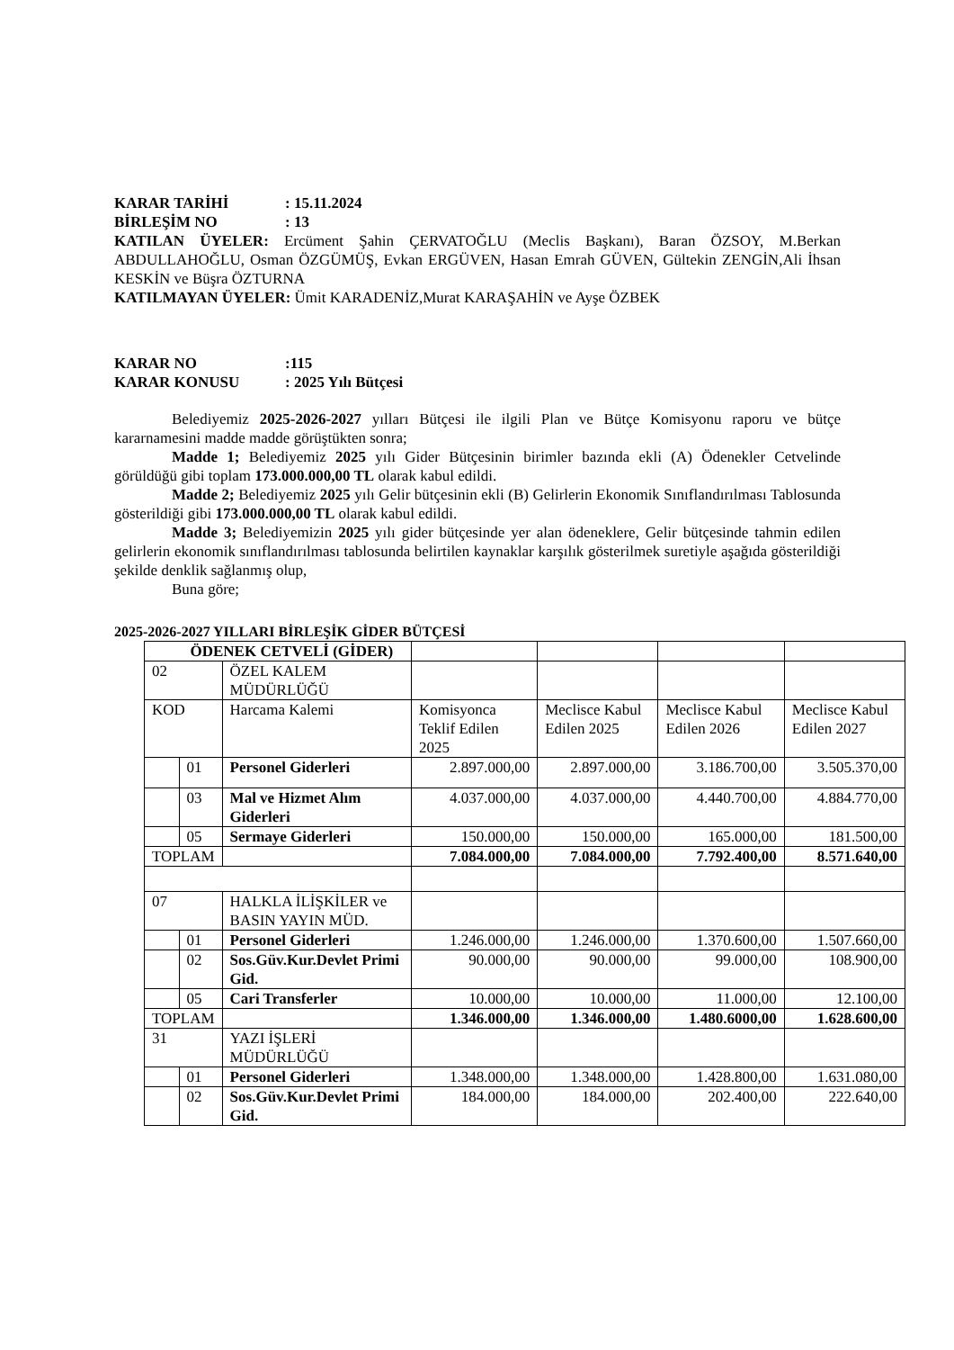KARAR TARİHİ: 15.11.2024
BİRLEŞİM NO: 13
KATILAN ÜYELER: Ercüment Şahin ÇERVATOĞLU (Meclis Başkanı), Baran ÖZSOY, M.Berkan ABDULLAHOĞLU, Osman ÖZGÜMÜŞ, Evkan ERGÜVEN, Hasan Emrah GÜVEN, Gültekin ZENGİN,Ali İhsan KESKİN ve Büşra ÖZTURNA
KATILMAYAN ÜYELER: Ümit KARADENİZ,Murat KARAŞAHİN ve Ayşe ÖZBEK
KARAR NO:115
KARAR KONUSU: 2025 Yılı Bütçesi
Belediyemiz 2025-2026-2027 yılları Bütçesi ile ilgili Plan ve Bütçe Komisyonu raporu ve bütçe kararnamesini madde madde görüştükten sonra;
Madde 1; Belediyemiz 2025 yılı Gider Bütçesinin birimler bazında ekli (A) Ödenekler Cetvelinde görüldüğü gibi toplam 173.000.000,00 TL olarak kabul edildi.
Madde 2; Belediyemiz 2025 yılı Gelir bütçesinin ekli (B) Gelirlerin Ekonomik Sınıflandırılması Tablosunda gösterildiği gibi 173.000.000,00 TL olarak kabul edildi.
Madde 3; Belediyemizin 2025 yılı gider bütçesinde yer alan ödeneklere, Gelir bütçesinde tahmin edilen gelirlerin ekonomik sınıflandırılması tablosunda belirtilen kaynaklar karşılık gösterilmek suretiyle aşağıda gösterildiği şekilde denklik sağlanmış olup,
Buna göre;
2025-2026-2027 YILLARI BİRLEŞİK GİDER BÜTÇESİ
| ÖDENEK CETVELİ (GİDER) | | | | | | |
| 02 | | ÖZEL KALEM MÜDÜRLÜĞÜ | | | | |
| KOD | | Harcama Kalemi | Komisyonca Teklif Edilen 2025 | Meclisce Kabul Edilen 2025 | Meclisce Kabul Edilen 2026 | Meclisce Kabul Edilen 2027 |
| | 01 | Personel Giderleri | 2.897.000,00 | 2.897.000,00 | 3.186.700,00 | 3.505.370,00 |
| | 03 | Mal ve Hizmet Alım Giderleri | 4.037.000,00 | 4.037.000,00 | 4.440.700,00 | 4.884.770,00 |
| | 05 | Sermaye Giderleri | 150.000,00 | 150.000,00 | 165.000,00 | 181.500,00 |
| TOPLAM | | | 7.084.000,00 | 7.084.000,00 | 7.792.400,00 | 8.571.640,00 |
| 07 | | HALKLA İLİŞKİLER ve BASIN YAYIN MÜD. | | | | |
| | 01 | Personel Giderleri | 1.246.000,00 | 1.246.000,00 | 1.370.600,00 | 1.507.660,00 |
| | 02 | Sos.Güv.Kur.Devlet Primi Gid. | 90.000,00 | 90.000,00 | 99.000,00 | 108.900,00 |
| | 05 | Cari Transferler | 10.000,00 | 10.000,00 | 11.000,00 | 12.100,00 |
| TOPLAM | | | 1.346.000,00 | 1.346.000,00 | 1.480.6000,00 | 1.628.600,00 |
| 31 | | YAZI İŞLERİ MÜDÜRLÜĞÜ | | | | |
| | 01 | Personel Giderleri | 1.348.000,00 | 1.348.000,00 | 1.428.800,00 | 1.631.080,00 |
| | 02 | Sos.Güv.Kur.Devlet Primi Gid. | 184.000,00 | 184.000,00 | 202.400,00 | 222.640,00 |